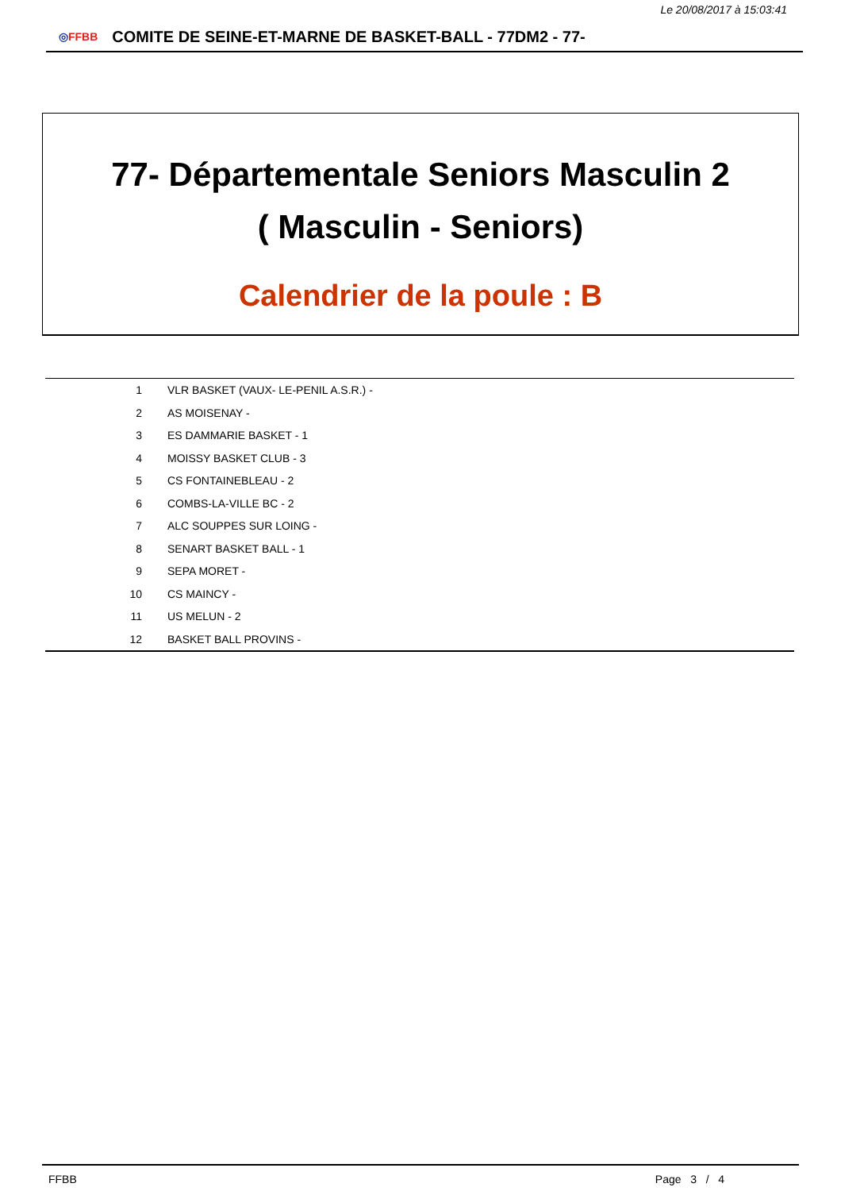Le 20/08/2017 à 15:03:41
◎FFBB
COMITE DE SEINE-ET-MARNE DE BASKET-BALL - 77DM2 - 77-
77- Départementale Seniors Masculin 2
( Masculin - Seniors)
Calendrier de la poule : B
| 1 | VLR BASKET (VAUX- LE-PENIL A.S.R.) - |
| 2 | AS MOISENAY - |
| 3 | ES DAMMARIE BASKET - 1 |
| 4 | MOISSY BASKET CLUB - 3 |
| 5 | CS FONTAINEBLEAU - 2 |
| 6 | COMBS-LA-VILLE BC - 2 |
| 7 | ALC SOUPPES SUR LOING - |
| 8 | SENART BASKET BALL - 1 |
| 9 | SEPA MORET - |
| 10 | CS MAINCY - |
| 11 | US MELUN - 2 |
| 12 | BASKET BALL PROVINS - |
FFBB Page 3 / 4